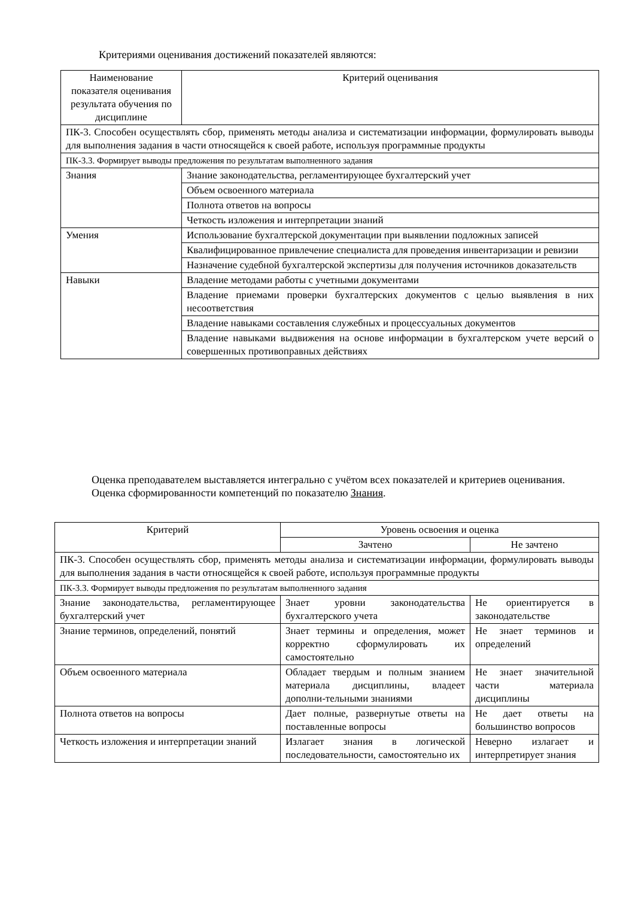Критериями оценивания достижений показателей являются:
| Наименование показателя оценивания результата обучения по дисциплине | Критерий оценивания |
| --- | --- |
| ПК-3. Способен осуществлять сбор, применять методы анализа и систематизации информации, формулировать выводы для выполнения задания в части относящейся к своей работе, используя программные продукты | |
| ПК-3.3. Формирует выводы предложения по результатам выполненного задания | |
| Знания | Знание законодательства, регламентирующее бухгалтерский учет |
| | Объем освоенного материала |
| | Полнота ответов на вопросы |
| | Четкость изложения и интерпретации знаний |
| Умения | Использование бухгалтерской документации при выявлении подложных записей |
| | Квалифицированное привлечение специалиста для проведения инвентаризации и ревизии |
| | Назначение судебной бухгалтерской экспертизы для получения источников доказательств |
| Навыки | Владение методами работы с учетными документами |
| | Владение приемами проверки бухгалтерских документов с целью выявления в них несоответствия |
| | Владение навыками составления служебных и процессуальных документов |
| | Владение навыками выдвижения на основе информации в бухгалтерском учете версий о совершенных противоправных действиях |
Оценка преподавателем выставляется интегрально с учётом всех показателей и критериев оценивания.
Оценка сформированности компетенций по показателю Знания.
| Критерий | Уровень освоения и оценка | |
| --- | --- | --- |
| | Зачтено | Не зачтено |
| ПК-3. Способен осуществлять сбор, применять методы анализа и систематизации информации, формулировать выводы для выполнения задания в части относящейся к своей работе, используя программные продукты | | |
| ПК-3.3. Формирует выводы предложения по результатам выполненного задания | | |
| Знание законодательства, регламентирующее бухгалтерский учет | Знает уровни законодательства бухгалтерского учета | Не ориентируется в законодательстве |
| Знание терминов, определений, понятий | Знает термины и определения, может корректно сформулировать их самостоятельно | Не знает терминов и определений |
| Объем освоенного материала | Обладает твердым и полным знанием материала дисциплины, владеет дополни-тельными знаниями | Не знает значительной части материала дисциплины |
| Полнота ответов на вопросы | Дает полные, развернутые ответы на поставленные вопросы | Не дает ответы на большинство вопросов |
| Четкость изложения и интерпретации знаний | Излагает знания в логической последовательности, самостоятельно их | Неверно излагает и интерпретирует знания |